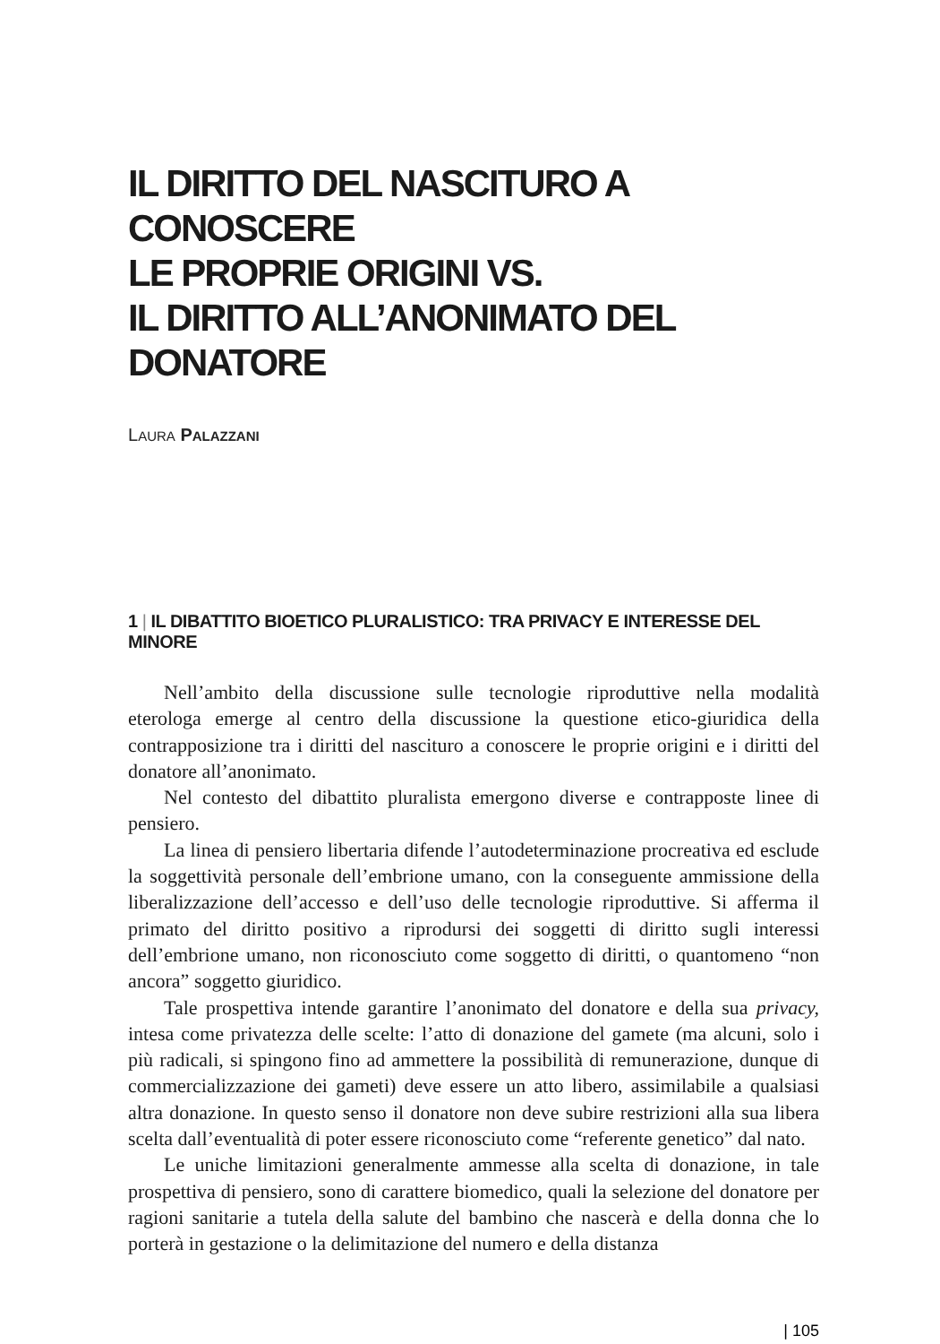IL DIRITTO DEL NASCITURO A CONOSCERE
LE PROPRIE ORIGINI VS.
IL DIRITTO ALL’ANONIMATO DEL DONATORE
LAURA PALAZZANI
1 | IL DIBATTITO BIOETICO PLURALISTICO: TRA PRIVACY E INTERESSE DEL MINORE
Nell’ambito della discussione sulle tecnologie riproduttive nella modalità eterologa emerge al centro della discussione la questione etico-giuridica della contrapposizione tra i diritti del nascituro a conoscere le proprie origini e i diritti del donatore all’anonimato.
Nel contesto del dibattito pluralista emergono diverse e contrapposte linee di pensiero.
La linea di pensiero libertaria difende l’autodeterminazione procreativa ed esclude la soggettività personale dell’embrione umano, con la conseguente ammissione della liberalizzazione dell’accesso e dell’uso delle tecnologie riproduttive. Si afferma il primato del diritto positivo a riprodursi dei soggetti di diritto sugli interessi dell’embrione umano, non riconosciuto come soggetto di diritti, o quantomeno “non ancora” soggetto giuridico.
Tale prospettiva intende garantire l’anonimato del donatore e della sua privacy, intesa come privatezza delle scelte: l’atto di donazione del gamete (ma alcuni, solo i più radicali, si spingono fino ad ammettere la possibilità di remunerazione, dunque di commercializzazione dei gameti) deve essere un atto libero, assimilabile a qualsiasi altra donazione. In questo senso il donatore non deve subire restrizioni alla sua libera scelta dall’eventualità di poter essere riconosciuto come “referente genetico” dal nato.
Le uniche limitazioni generalmente ammesse alla scelta di donazione, in tale prospettiva di pensiero, sono di carattere biomedico, quali la selezione del donatore per ragioni sanitarie a tutela della salute del bambino che nascerà e della donna che lo porterà in gestazione o la delimitazione del numero e della distanza
| 105